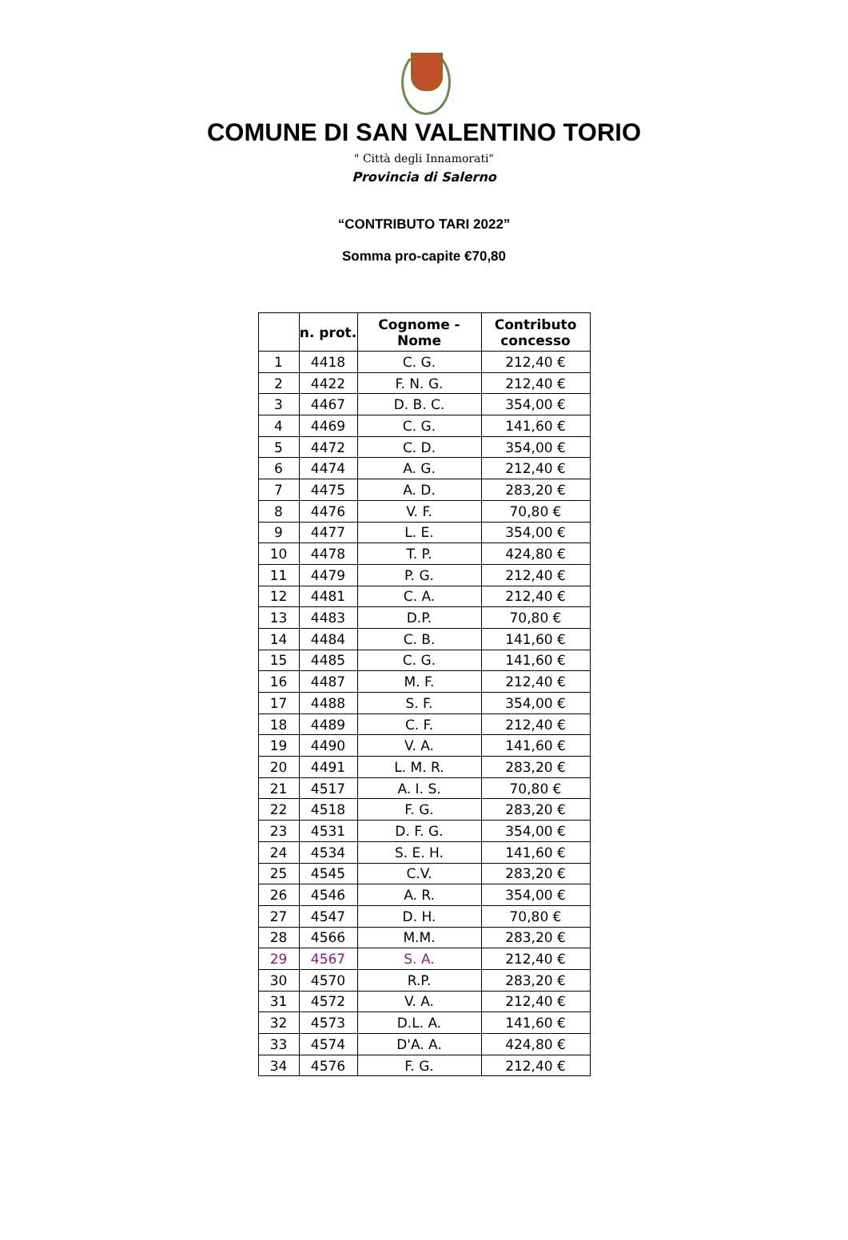COMUNE DI SAN VALENTINO TORIO
" Città degli Innamorati"
Provincia di Salerno
“CONTRIBUTO TARI 2022”
Somma pro-capite €70,80
| | n. prot. | Cognome - Nome | Contributo concesso |
| --- | --- | --- | --- |
| 1 | 4418 | C. G. | 212,40 € |
| 2 | 4422 | F. N. G. | 212,40 € |
| 3 | 4467 | D. B. C. | 354,00 € |
| 4 | 4469 | C. G. | 141,60 € |
| 5 | 4472 | C. D. | 354,00 € |
| 6 | 4474 | A. G. | 212,40 € |
| 7 | 4475 | A. D. | 283,20 € |
| 8 | 4476 | V. F. | 70,80 € |
| 9 | 4477 | L. E. | 354,00 € |
| 10 | 4478 | T. P. | 424,80 € |
| 11 | 4479 | P. G. | 212,40 € |
| 12 | 4481 | C. A. | 212,40 € |
| 13 | 4483 | D.P. | 70,80 € |
| 14 | 4484 | C. B. | 141,60 € |
| 15 | 4485 | C. G. | 141,60 € |
| 16 | 4487 | M. F. | 212,40 € |
| 17 | 4488 | S. F. | 354,00 € |
| 18 | 4489 | C. F. | 212,40 € |
| 19 | 4490 | V. A. | 141,60 € |
| 20 | 4491 | L. M. R. | 283,20 € |
| 21 | 4517 | A. I. S. | 70,80 € |
| 22 | 4518 | F. G. | 283,20 € |
| 23 | 4531 | D. F. G. | 354,00 € |
| 24 | 4534 | S. E. H. | 141,60 € |
| 25 | 4545 | C.V. | 283,20 € |
| 26 | 4546 | A. R. | 354,00 € |
| 27 | 4547 | D. H. | 70,80 € |
| 28 | 4566 | M.M. | 283,20 € |
| 29 | 4567 | S. A. | 212,40 € |
| 30 | 4570 | R.P. | 283,20 € |
| 31 | 4572 | V. A. | 212,40 € |
| 32 | 4573 | D.L. A. | 141,60 € |
| 33 | 4574 | D'A. A. | 424,80 € |
| 34 | 4576 | F. G. | 212,40 € |